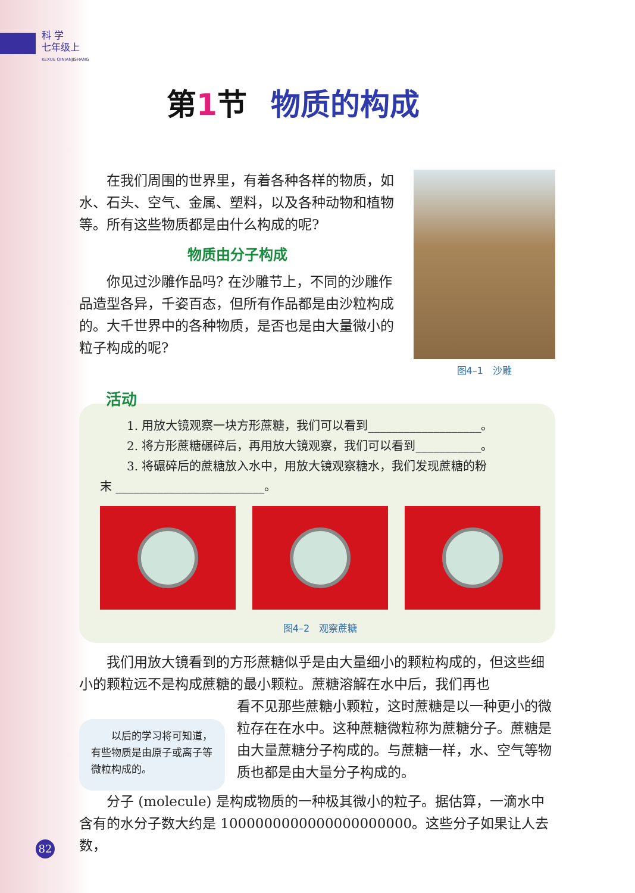科 学
七年级上
KEXUE QINIANJISHANG
第 1 节 物质的构成
在我们周围的世界里，有着各种各样的物质，如水、石头、空气、金属、塑料，以及各种动物和植物等。所有这些物质都是由什么构成的呢?
物质由分子构成
你见过沙雕作品吗? 在沙雕节上，不同的沙雕作品造型各异，千姿百态，但所有作品都是由沙粒构成的。大千世界中的各种物质，是否也是由大量微小的粒子构成的呢?
图4–1　沙雕
活动
1. 用放大镜观察一块方形蔗糖，我们可以看到___________________。
2. 将方形蔗糖碾碎后，再用放大镜观察，我们可以看到___________。
3. 将碾碎后的蔗糖放入水中，用放大镜观察糖水，我们发现蔗糖的粉
末 _________________________。
图4–2　观察蔗糖
我们用放大镜看到的方形蔗糖似乎是由大量细小的颗粒构成的，但这些细小的颗粒远不是构成蔗糖的最小颗粒。蔗糖溶解在水中后，我们再也
　　以后的学习将可知道，有些物质是由原子或离子等微粒构成的。
看不见那些蔗糖小颗粒，这时蔗糖是以一种更小的微粒存在在水中。这种蔗糖微粒称为蔗糖分子。蔗糖是由大量蔗糖分子构成的。与蔗糖一样，水、空气等物质也都是由大量分子构成的。
分子 (molecule) 是构成物质的一种极其微小的粒子。据估算，一滴水中含有的水分子数大约是 1000000000000000000000。这些分子如果让人去数，
82